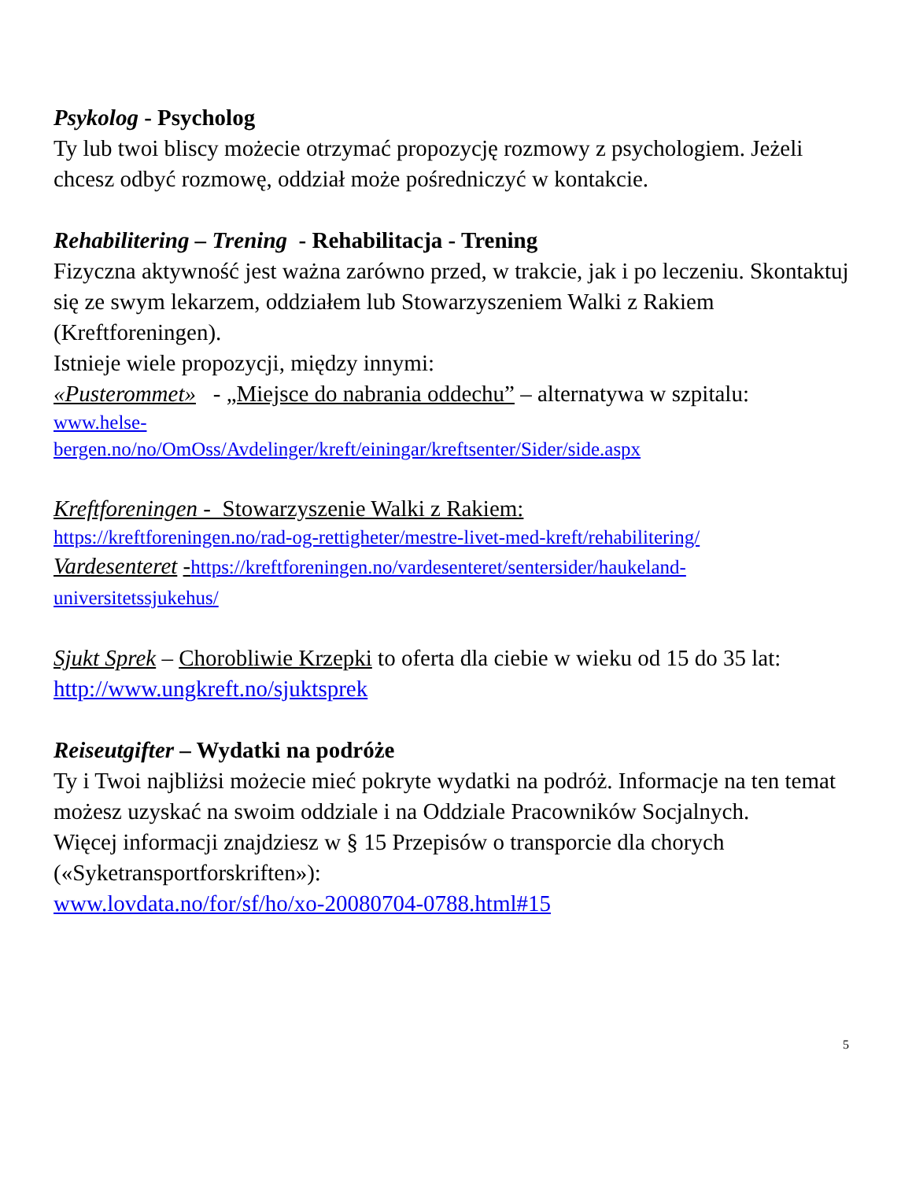Psykolog - Psycholog
Ty lub twoi bliscy możecie otrzymać propozycję rozmowy z psychologiem. Jeżeli chcesz odbyć rozmowę, oddział może pośredniczyć w kontakcie.
Rehabilitering – Trening - Rehabilitacja - Trening
Fizyczna aktywność jest ważna zarówno przed, w trakcie, jak i po leczeniu. Skontaktuj się ze swym lekarzem, oddziałem lub Stowarzyszeniem Walki z Rakiem (Kreftforeningen).
Istnieje wiele propozycji, między innymi:
«Pusterommet» - „Miejsce do nabrania oddechu” – alternatywa w szpitalu:
www.helse-
bergen.no/no/OmOss/Avdelinger/kreft/einingar/kreftsenter/Sider/side.aspx
Kreftforeningen - Stowarzyszenie Walki z Rakiem:
https://kreftforeningen.no/rad-og-rettigheter/mestre-livet-med-kreft/rehabilitering/
Vardesenteret -https://kreftforeningen.no/vardesenteret/sentersider/haukeland-universitetssjukehus/
Sjukt Sprek – Chorobliwie Krzepki to oferta dla ciebie w wieku od 15 do 35 lat: http://www.ungkreft.no/sjuktsprek
Reiseutgifter – Wydatki na podróże
Ty i Twoi najbliżsi możecie mieć pokryte wydatki na podróż. Informacje na ten temat możesz uzyskać na swoim oddziale i na Oddziale Pracowników Socjalnych.
Więcej informacji znajdziesz w § 15 Przepisów o transporcie dla chorych («Syketransportforskriften»):
www.lovdata.no/for/sf/ho/xo-20080704-0788.html#15
5